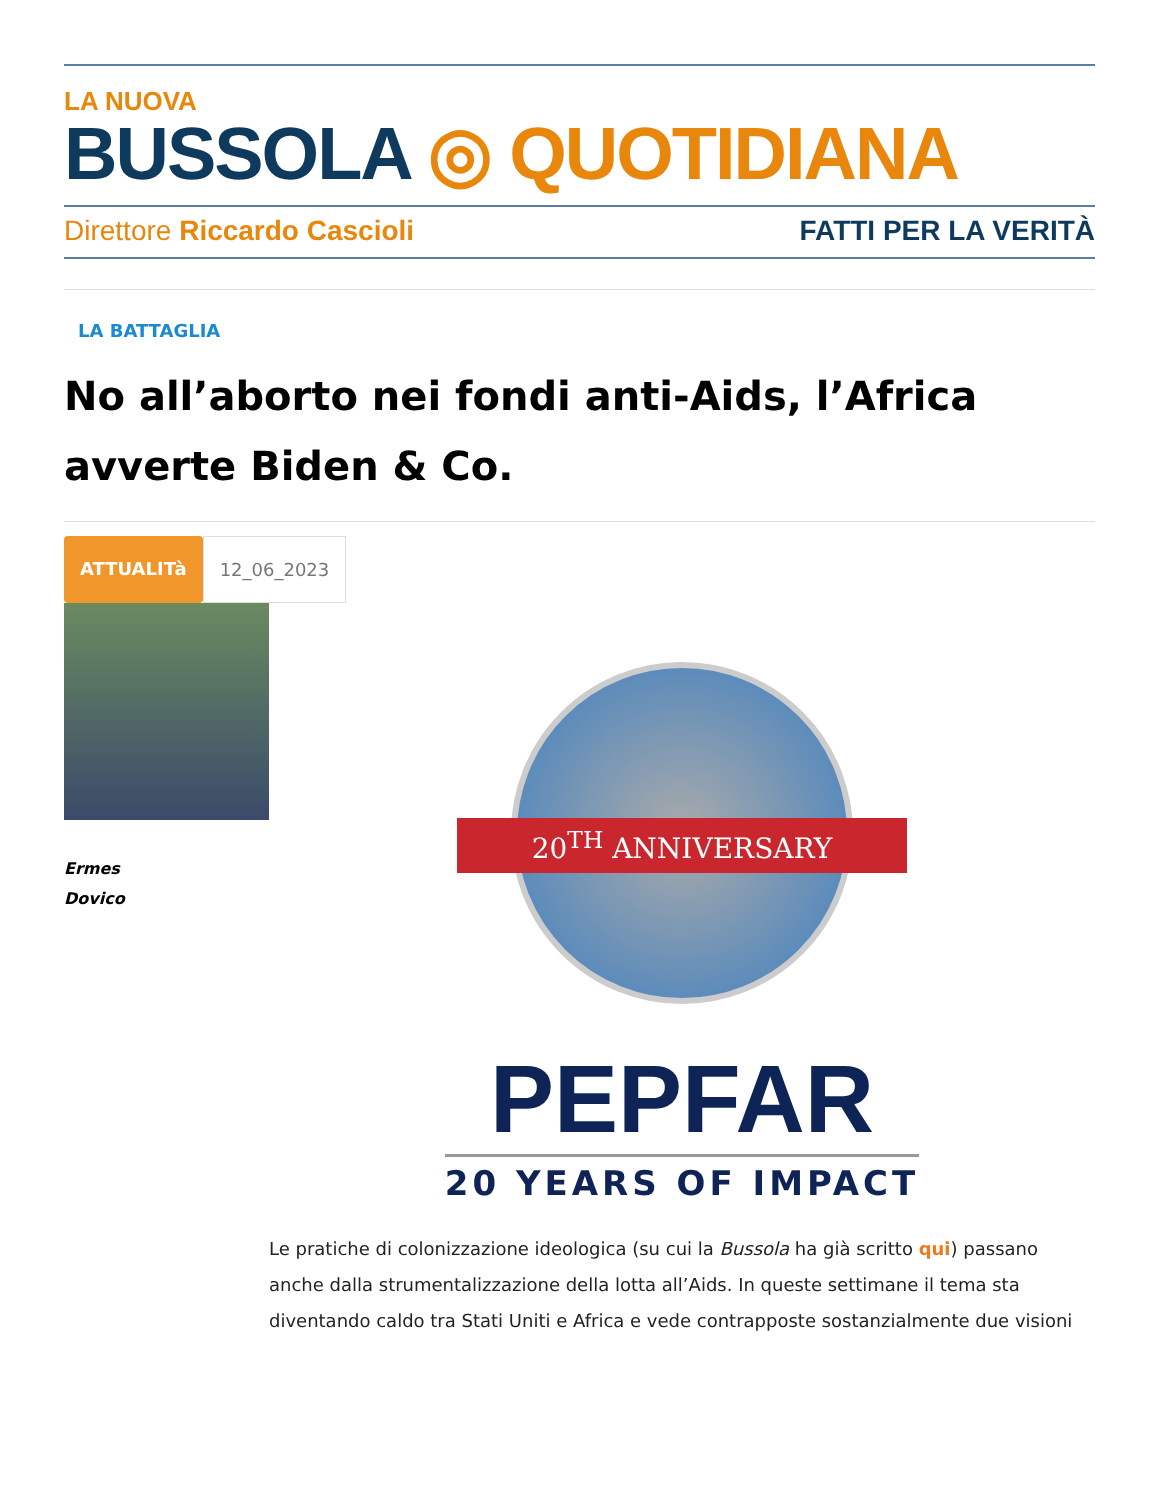LA NUOVA
BUSSOLA ◎ QUOTIDIANA
Direttore Riccardo Cascioli FATTI PER LA VERITÀ
LA BATTAGLIA
No all’aborto nei fondi anti-Aids, l’Africa avverte Biden & Co.
ATTUALITà 12_06_2023
Ermes
Dovico
20<sup>TH</sup> ANNIVERSARY
PEPFAR
20 YEARS OF IMPACT
Le pratiche di colonizzazione ideologica (su cui la Bussola ha già scritto qui) passano anche dalla strumentalizzazione della lotta all’Aids. In queste settimane il tema sta diventando caldo tra Stati Uniti e Africa e vede contrapposte sostanzialmente due visioni